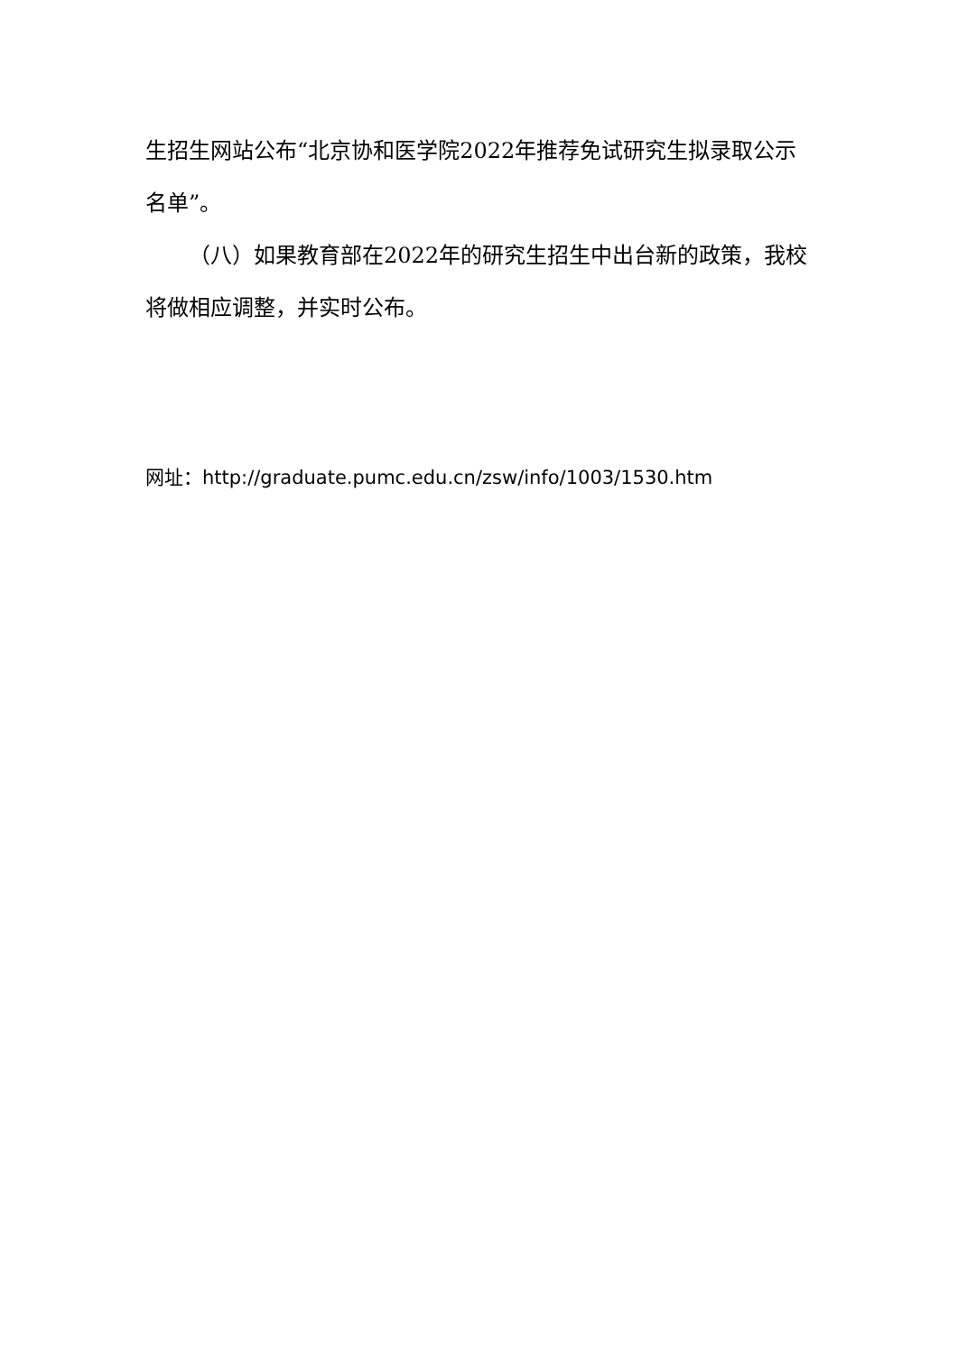生招生网站公布“北京协和医学院2022年推荐免试研究生拟录取公示名单”。
（八）如果教育部在2022年的研究生招生中出台新的政策，我校将做相应调整，并实时公布。
网址：http://graduate.pumc.edu.cn/zsw/info/1003/1530.htm